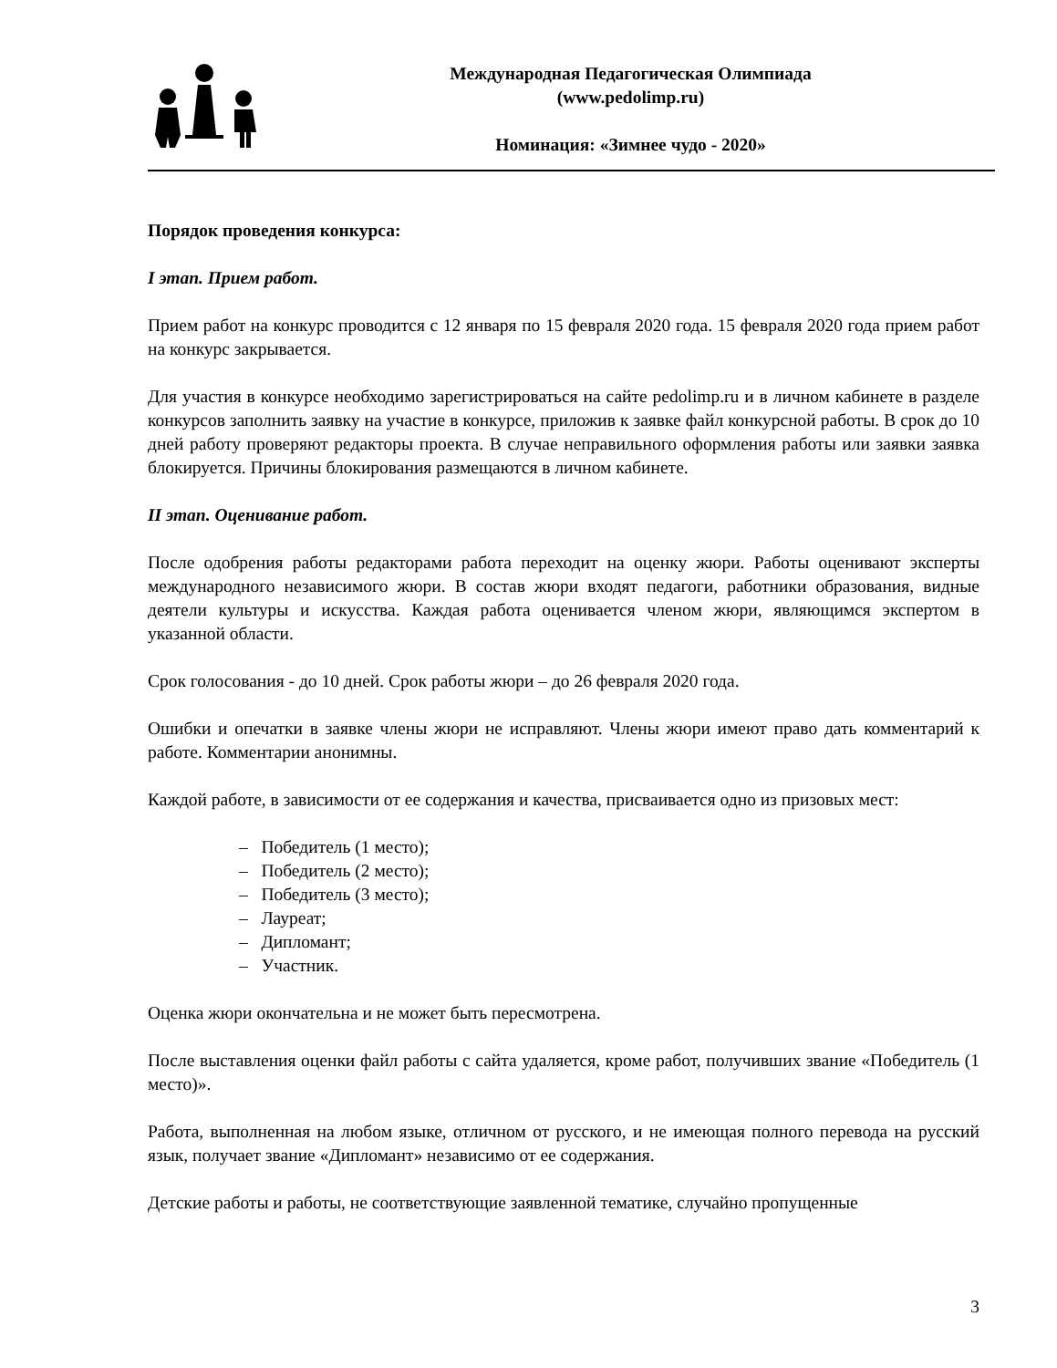Международная Педагогическая Олимпиада
(www.pedolimp.ru)
Номинация: «Зимнее чудо - 2020»
Порядок проведения конкурса:
I этап. Прием работ.
Прием работ на конкурс проводится с 12 января по 15 февраля 2020 года. 15 февраля 2020 года прием работ на конкурс закрывается.
Для участия в конкурсе необходимо зарегистрироваться на сайте pedolimp.ru и в личном кабинете в разделе конкурсов заполнить заявку на участие в конкурсе, приложив к заявке файл конкурсной работы. В срок до 10 дней работу проверяют редакторы проекта. В случае неправильного оформления работы или заявки заявка блокируется. Причины блокирования размещаются в личном кабинете.
II этап. Оценивание работ.
После одобрения работы редакторами работа переходит на оценку жюри. Работы оценивают эксперты международного независимого жюри. В состав жюри входят педагоги, работники образования, видные деятели культуры и искусства. Каждая работа оценивается членом жюри, являющимся экспертом в указанной области.
Срок голосования - до 10 дней. Срок работы жюри – до 26 февраля 2020 года.
Ошибки и опечатки в заявке члены жюри не исправляют. Члены жюри имеют право дать комментарий к работе. Комментарии анонимны.
Каждой работе, в зависимости от ее содержания и качества, присваивается одно из призовых мест:
– Победитель (1 место);
– Победитель (2 место);
– Победитель (3 место);
– Лауреат;
– Дипломант;
– Участник.
Оценка жюри окончательна и не может быть пересмотрена.
После выставления оценки файл работы с сайта удаляется, кроме работ, получивших звание «Победитель (1 место)».
Работа, выполненная на любом языке, отличном от русского, и не имеющая полного перевода на русский язык, получает звание «Дипломант» независимо от ее содержания.
Детские работы и работы, не соответствующие заявленной тематике, случайно пропущенные
3